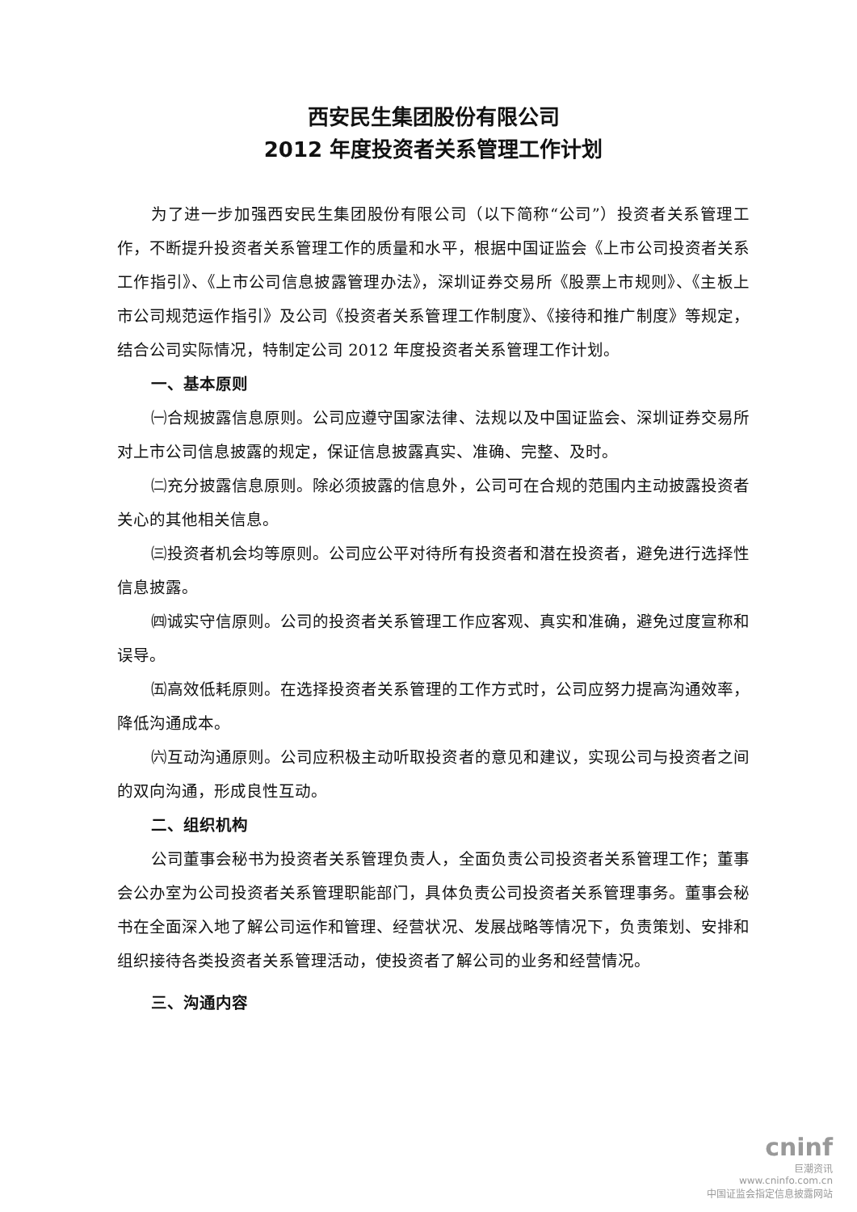西安民生集团股份有限公司
2012 年度投资者关系管理工作计划
为了进一步加强西安民生集团股份有限公司（以下简称“公司”）投资者关系管理工作，不断提升投资者关系管理工作的质量和水平，根据中国证监会《上市公司投资者关系工作指引》、《上市公司信息披露管理办法》，深圳证券交易所《股票上市规则》、《主板上市公司规范运作指引》及公司《投资者关系管理工作制度》、《接待和推广制度》等规定，结合公司实际情况，特制定公司 2012 年度投资者关系管理工作计划。
一、基本原则
㈠合规披露信息原则。公司应遵守国家法律、法规以及中国证监会、深圳证券交易所对上市公司信息披露的规定，保证信息披露真实、准确、完整、及时。
㈡充分披露信息原则。除必须披露的信息外，公司可在合规的范围内主动披露投资者关心的其他相关信息。
㈢投资者机会均等原则。公司应公平对待所有投资者和潜在投资者，避免进行选择性信息披露。
㈣诚实守信原则。公司的投资者关系管理工作应客观、真实和准确，避免过度宣称和误导。
㈤高效低耗原则。在选择投资者关系管理的工作方式时，公司应努力提高沟通效率，降低沟通成本。
㈥互动沟通原则。公司应积极主动听取投资者的意见和建议，实现公司与投资者之间的双向沟通，形成良性互动。
二、组织机构
公司董事会秘书为投资者关系管理负责人，全面负责公司投资者关系管理工作；董事会公办室为公司投资者关系管理职能部门，具体负责公司投资者关系管理事务。董事会秘书在全面深入地了解公司运作和管理、经营状况、发展战略等情况下，负责策划、安排和组织接待各类投资者关系管理活动，使投资者了解公司的业务和经营情况。
三、沟通内容
cninf
巨潮资讯
www.cninfo.com.cn
中国证监会指定信息披露网站